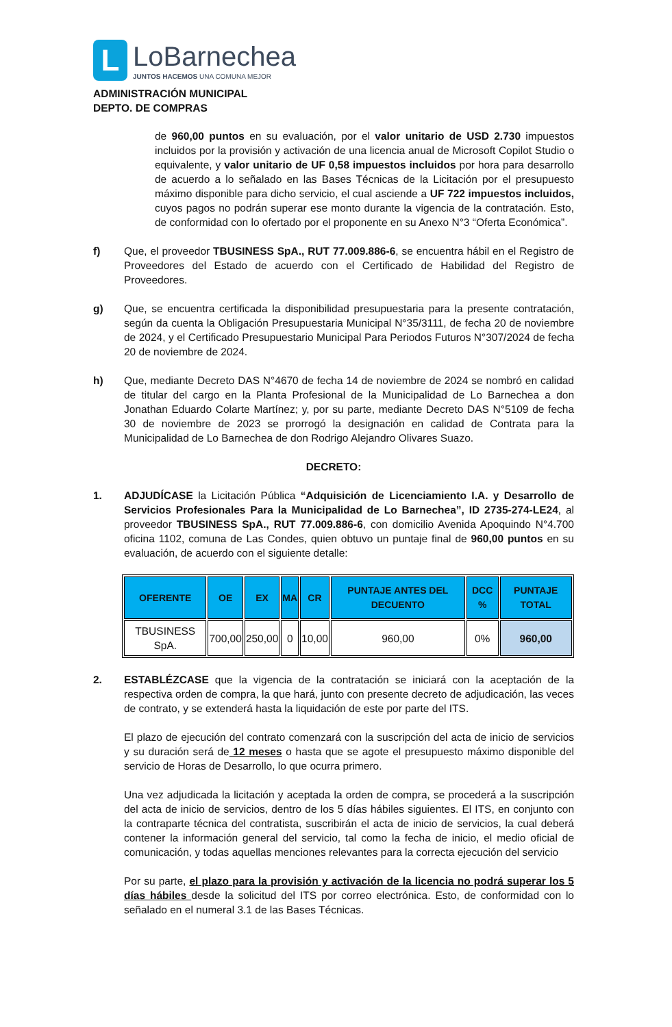L
LoBarnechea
JUNTOS HACEMOS UNA COMUNA MEJOR
ADMINISTRACIÓN MUNICIPAL
DEPTO. DE COMPRAS
de 960,00 puntos en su evaluación, por el valor unitario de USD 2.730 impuestos incluidos por la provisión y activación de una licencia anual de Microsoft Copilot Studio o equivalente, y valor unitario de UF 0,58 impuestos incluidos por hora para desarrollo de acuerdo a lo señalado en las Bases Técnicas de la Licitación por el presupuesto máximo disponible para dicho servicio, el cual asciende a UF 722 impuestos incluidos, cuyos pagos no podrán superar ese monto durante la vigencia de la contratación. Esto, de conformidad con lo ofertado por el proponente en su Anexo N°3 “Oferta Económica”.
f) Que, el proveedor TBUSINESS SpA., RUT 77.009.886-6, se encuentra hábil en el Registro de Proveedores del Estado de acuerdo con el Certificado de Habilidad del Registro de Proveedores.
g) Que, se encuentra certificada la disponibilidad presupuestaria para la presente contratación, según da cuenta la Obligación Presupuestaria Municipal N°35/3111, de fecha 20 de noviembre de 2024, y el Certificado Presupuestario Municipal Para Periodos Futuros N°307/2024 de fecha 20 de noviembre de 2024.
h) Que, mediante Decreto DAS N°4670 de fecha 14 de noviembre de 2024 se nombró en calidad de titular del cargo en la Planta Profesional de la Municipalidad de Lo Barnechea a don Jonathan Eduardo Colarte Martínez; y, por su parte, mediante Decreto DAS N°5109 de fecha 30 de noviembre de 2023 se prorrogó la designación en calidad de Contrata para la Municipalidad de Lo Barnechea de don Rodrigo Alejandro Olivares Suazo.
DECRETO:
1. ADJUDÍCASE la Licitación Pública “Adquisición de Licenciamiento I.A. y Desarrollo de Servicios Profesionales Para la Municipalidad de Lo Barnechea”, ID 2735-274-LE24, al proveedor TBUSINESS SpA., RUT 77.009.886-6, con domicilio Avenida Apoquindo N°4.700 oficina 1102, comuna de Las Condes, quien obtuvo un puntaje final de 960,00 puntos en su evaluación, de acuerdo con el siguiente detalle:
| OFERENTE | OE | EX | MA | CR | PUNTAJE ANTES DEL DECUENTO | DCC % | PUNTAJE TOTAL |
| --- | --- | --- | --- | --- | --- | --- | --- |
| TBUSINESS SpA. | 700,00 | 250,00 | 0 | 10,00 | 960,00 | 0% | 960,00 |
2. ESTABLÉZCASE que la vigencia de la contratación se iniciará con la aceptación de la respectiva orden de compra, la que hará, junto con presente decreto de adjudicación, las veces de contrato, y se extenderá hasta la liquidación de este por parte del ITS.
El plazo de ejecución del contrato comenzará con la suscripción del acta de inicio de servicios y su duración será de 12 meses o hasta que se agote el presupuesto máximo disponible del servicio de Horas de Desarrollo, lo que ocurra primero.
Una vez adjudicada la licitación y aceptada la orden de compra, se procederá a la suscripción del acta de inicio de servicios, dentro de los 5 días hábiles siguientes. El ITS, en conjunto con la contraparte técnica del contratista, suscribirán el acta de inicio de servicios, la cual deberá contener la información general del servicio, tal como la fecha de inicio, el medio oficial de comunicación, y todas aquellas menciones relevantes para la correcta ejecución del servicio
Por su parte, el plazo para la provisión y activación de la licencia no podrá superar los 5 días hábiles desde la solicitud del ITS por correo electrónica. Esto, de conformidad con lo señalado en el numeral 3.1 de las Bases Técnicas.